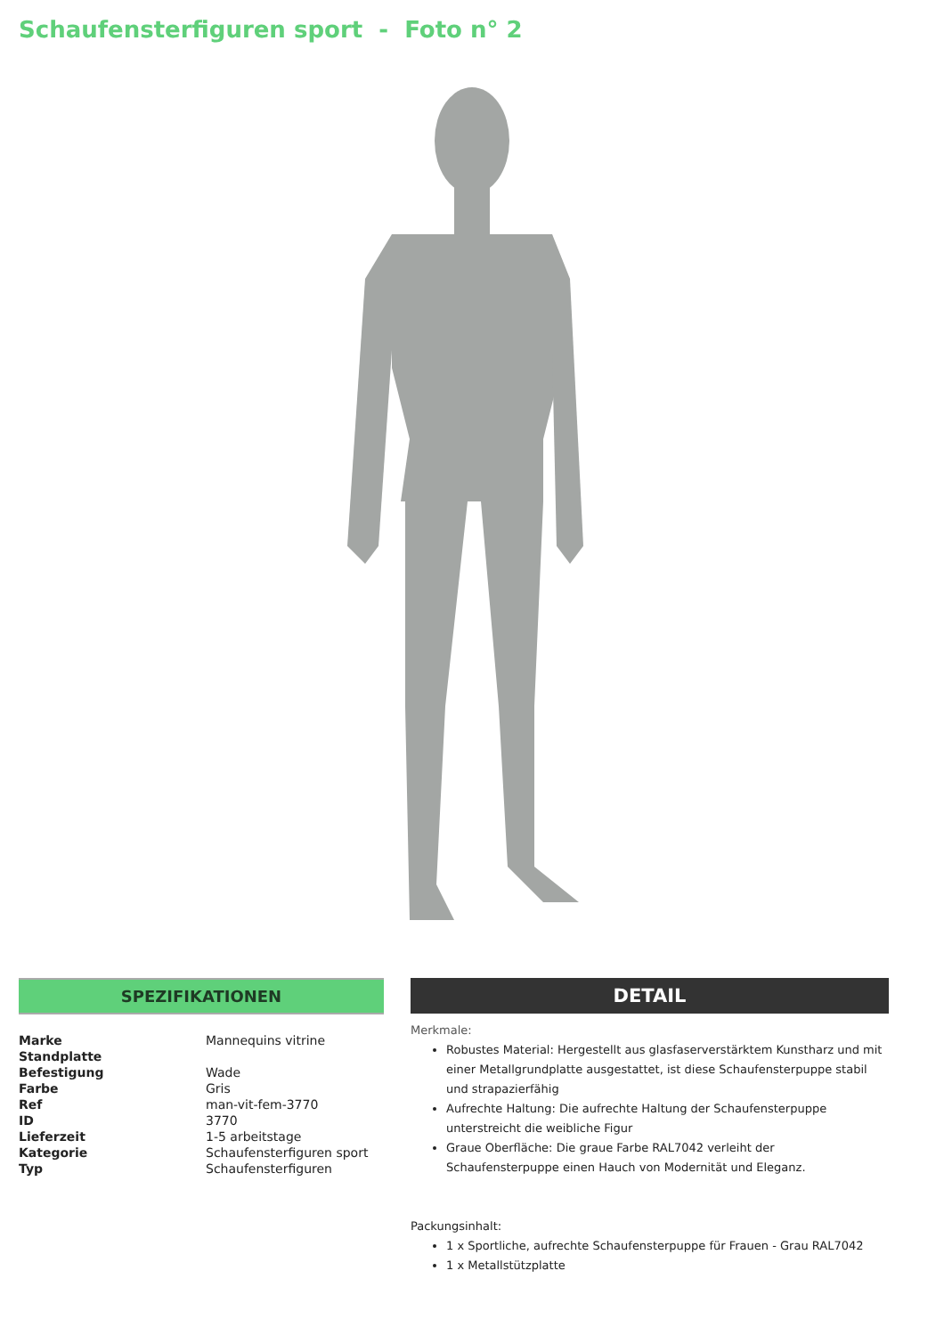Schaufensterfiguren sport - Foto n° 2
SPEZIFIKATIONEN
| Marke | Mannequins vitrine |
| Standplatte | |
| Befestigung | Wade |
| Farbe | Gris |
| Ref | man-vit-fem-3770 |
| ID | 3770 |
| Lieferzeit | 1-5 arbeitstage |
| Kategorie | Schaufensterfiguren sport |
| Typ | Schaufensterfiguren |
DETAIL
Merkmale:
Robustes Material: Hergestellt aus glasfaserverstärktem Kunstharz und mit einer Metallgrundplatte ausgestattet, ist diese Schaufensterpuppe stabil und strapazierfähig
Aufrechte Haltung: Die aufrechte Haltung der Schaufensterpuppe unterstreicht die weibliche Figur
Graue Oberfläche: Die graue Farbe RAL7042 verleiht der Schaufensterpuppe einen Hauch von Modernität und Eleganz.
Packungsinhalt:
1 x Sportliche, aufrechte Schaufensterpuppe für Frauen - Grau RAL7042
1 x Metallstützplatte